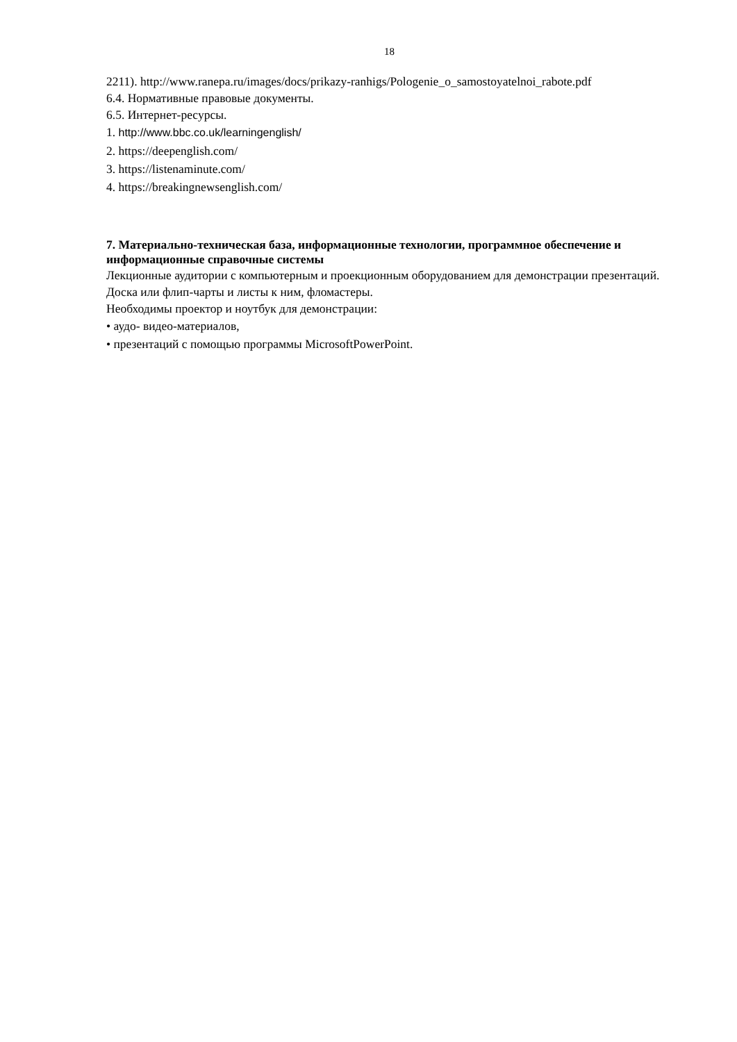18
2211). http://www.ranepa.ru/images/docs/prikazy-ranhigs/Pologenie_o_samostoyatelnoi_rabote.pdf
6.4. Нормативные правовые документы.
6.5. Интернет-ресурсы.
1. http://www.bbc.co.uk/learningenglish/
2. https://deepenglish.com/
3. https://listenaminute.com/
4. https://breakingnewsenglish.com/
7. Материально-техническая база, информационные технологии, программное обеспечение и информационные справочные системы
Лекционные аудитории с компьютерным и проекционным оборудованием для демонстрации презентаций. Доска или флип-чарты и листы к ним, фломастеры.
Необходимы проектор и ноутбук для демонстрации:
• аудо- видео-материалов,
• презентаций с помощью программы MicrosoftPowerPoint.